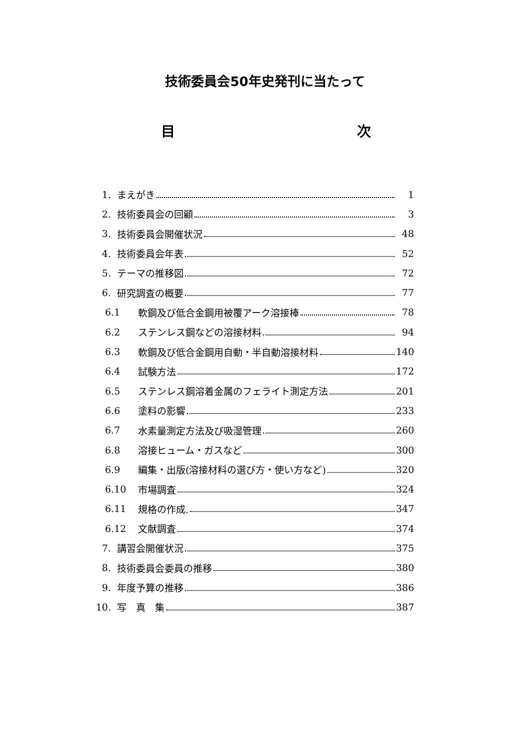技術委員会50年史発刊に当たって
目 次
1. まえがき 1
2. 技術委員会の回顧 3
3. 技術委員会開催状況 48
4. 技術委員会年表 52
5. テーマの推移図 72
6. 研究調査の概要 77
6.1 軟鋼及び低合金鋼用被覆アーク溶接棒 78
6.2 ステンレス鋼などの溶接材料 94
6.3 軟鋼及び低合金鋼用自動・半自動溶接材料 140
6.4 試験方法 172
6.5 ステンレス鋼溶着金属のフェライト測定方法 201
6.6 塗料の影響 233
6.7 水素量測定方法及び吸湿管理 260
6.8 溶接ヒューム・ガスなど 300
6.9 編集・出版(溶接材料の選び方・使い方など) 320
6.10 市場調査 324
6.11 規格の作成. 347
6.12 文献調査 374
7. 講習会開催状況 375
8. 技術委員会委員の推移 380
9. 年度予算の推移 386
10. 写　真　集 387